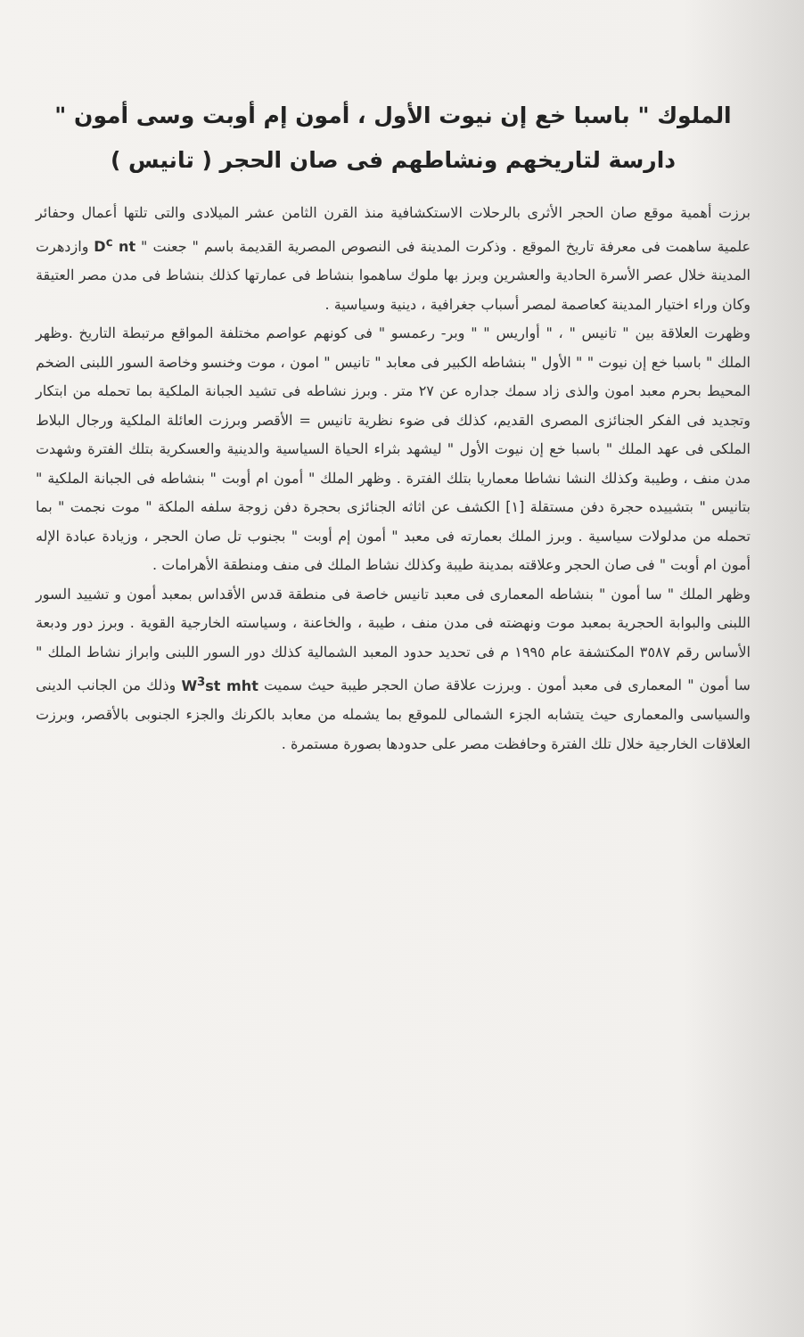الملوك " باسبا خع إن نيوت الأول ، أمون إم أوبت وسى أمون "
دارسة لتاريخهم ونشاطهم فى صان الحجر ( تانيس )
برزت أهمية موقع صان الحجر الأثرى بالرحلات الاستكشافية منذ القرن الثامن عشر الميلادى والتى تلتها أعمال وحفائر علمية ساهمت فى معرفة تاريخ الموقع . وذكرت المدينة فى النصوص المصرية القديمة باسم " جعنت " D<sup>c</sup> nt وازدهرت المدينة خلال عصر الأسرة الحادية والعشرين وبرز بها ملوك ساهموا بنشاط فى عمارتها كذلك بنشاط فى مدن مصر العتيقة وكان وراء اختيار المدينة كعاصمة لمصر أسباب جغرافية ، دينية وسياسية .
وظهرت العلاقة بين " تانيس " ، " أواريس " " وبر- رعمسو " فى كونهم عواصم مختلفة المواقع مرتبطة التاريخ .وظهر الملك " باسبا خع إن نيوت " " الأول " بنشاطه الكبير فى معابد " تانيس " امون ، موت وخنسو وخاصة السور اللبنى الضخم المحيط بحرم معبد امون والذى زاد سمك جداره عن ٢٧ متر . وبرز نشاطه فى تشيد الجبانة الملكية بما تحمله من ابتكار وتجديد فى الفكر الجنائزى المصرى القديم، كذلك فى ضوء نظرية تانيس = الأقصر وبرزت العائلة الملكية ورجال البلاط الملكى فى عهد الملك " باسبا خع إن نيوت الأول " ليشهد بثراء الحياة السياسية والدينية والعسكرية بتلك الفترة وشهدت مدن منف ، وطيبة وكذلك النشا نشاطا معماريا بتلك الفترة . وظهر الملك " أمون ام أوبت " بنشاطه فى الجبانة الملكية " بتانيس " بتشييده حجرة دفن مستقلة [١] الكشف عن اثاثه الجنائزى بحجرة دفن زوجة سلفه الملكة " موت نجمت " بما تحمله من مدلولات سياسية . وبرز الملك بعمارته فى معبد " أمون إم أوبت " بجنوب تل صان الحجر ، وزيادة عبادة الإله أمون ام أوبت " فى صان الحجر وعلاقته بمدينة طيبة وكذلك نشاط الملك فى منف ومنطقة الأهرامات .
وظهر الملك " سا أمون " بنشاطه المعمارى فى معبد تانيس خاصة فى منطقة قدس الأقداس بمعبد أمون و تشييد السور اللبنى والبوابة الحجرية بمعبد موت ونهضته فى مدن منف ، طيبة ، والخاعنة ، وسياسته الخارجية القوية . وبرز دور ودبعة الأساس رقم ٣٥٨٧ المكتشفة عام ١٩٩٥ م فى تحديد حدود المعبد الشمالية كذلك دور السور اللبنى وابراز نشاط الملك " سا أمون " المعمارى فى معبد أمون . وبرزت علاقة صان الحجر طيبة حيث سميت W<sup>3</sup>st mht وذلك من الجانب الدينى والسياسى والمعمارى حيث يتشابه الجزء الشمالى للموقع بما يشمله من معابد بالكرنك والجزء الجنوبى بالأقصر، وبرزت العلاقات الخارجية خلال تلك الفترة وحافظت مصر على حدودها بصورة مستمرة .